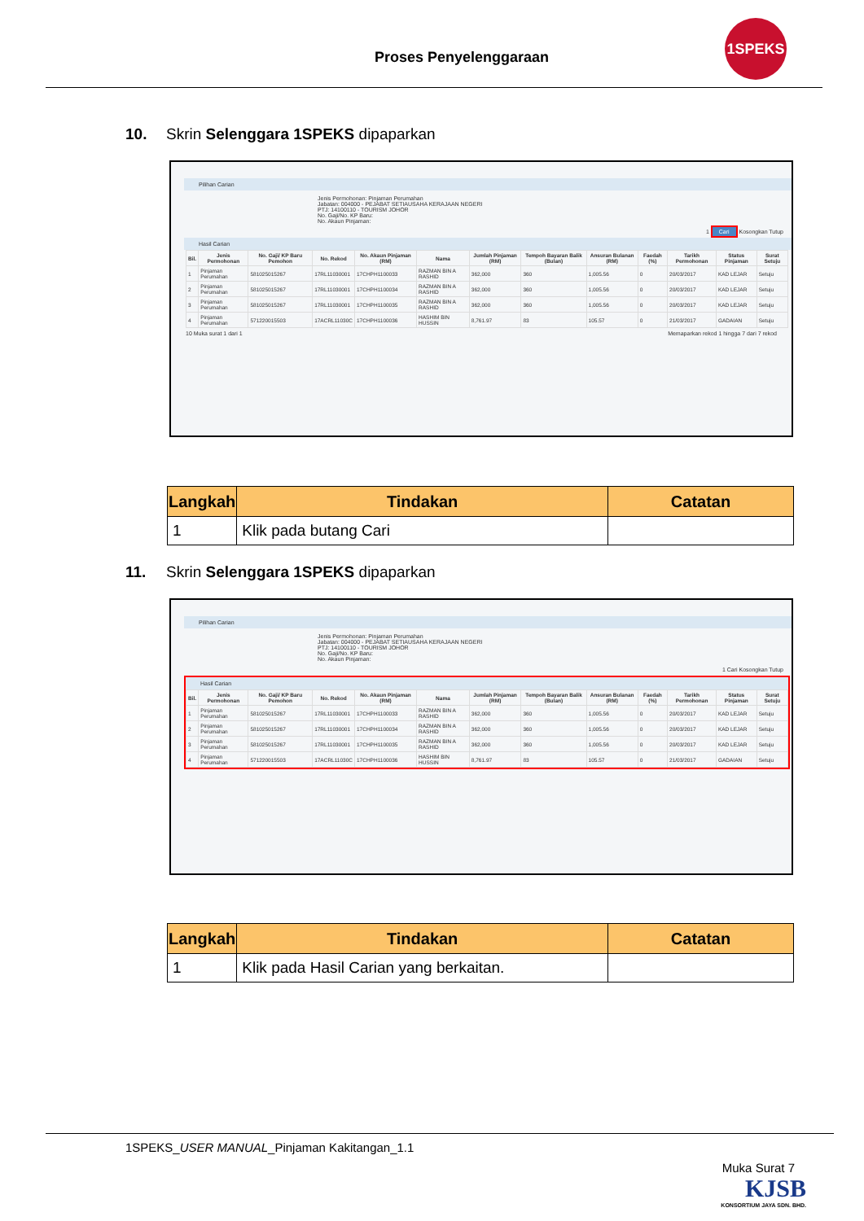Proses Penyelenggaraan
1SPEKS
10. Skrin Selenggara 1SPEKS dipaparkan
Pilihan Carian
Jenis Permohonan: Pinjaman Perumahan
Jabatan: 004000 - PEJABAT SETIAUSAHA KERAJAAN NEGERI
PTJ: 14100110 - TOURISM JOHOR
No. Gaji/No. KP Baru:
No. Akaun Pinjaman:
1 Cari Kosongkan Tutup
Hasil Carian
| Bil. | Jenis Permohonan | No. Gaji/ KP Baru Pemohon | No. Rekod | No. Akaun Pinjaman (RM) | Nama | Jumlah Pinjaman (RM) | Tempoh Bayaran Balik (Bulan) | Ansuran Bulanan (RM) | Faedah (%) | Tarikh Permohonan | Status Pinjaman | Surat Setuju |
| --- | --- | --- | --- | --- | --- | --- | --- | --- | --- | --- | --- | --- |
| 1 | Pinjaman Perumahan | 581025015267 | 17RL11030001 | 17CHPH1100033 | RAZMAN BIN A RASHID | 362,000 | 360 | 1,005.56 | 0 | 20/03/2017 | KAD LEJAR | Setuju |
| 2 | Pinjaman Perumahan | 581025015267 | 17RL11030001 | 17CHPH1100034 | RAZMAN BIN A RASHID | 362,000 | 360 | 1,005.56 | 0 | 20/03/2017 | KAD LEJAR | Setuju |
| 3 | Pinjaman Perumahan | 581025015267 | 17RL11030001 | 17CHPH1100035 | RAZMAN BIN A RASHID | 362,000 | 360 | 1,005.56 | 0 | 20/03/2017 | KAD LEJAR | Setuju |
| 4 | Pinjaman Perumahan | 571220015503 | 17ACRL11030C | 17CHPH1100036 | HASHIM BIN HUSSIN | 8,761.97 | 83 | 105.57 | 0 | 21/03/2017 | GADAIAN | Setuju |
10 Muka surat 1 dari 1 Memaparkan rekod 1 hingga 7 dari 7 rekod
| Langkah | Tindakan | Catatan |
| --- | --- | --- |
| 1 | Klik pada butang Cari | |
11. Skrin Selenggara 1SPEKS dipaparkan
Pilihan Carian
Jenis Permohonan: Pinjaman Perumahan
Jabatan: 004000 - PEJABAT SETIAUSAHA KERAJAAN NEGERI
PTJ: 14100110 - TOURISM JOHOR
No. Gaji/No. KP Baru:
No. Akaun Pinjaman:
1 Cari Kosongkan Tutup
Hasil Carian
| Bil. | Jenis Permohonan | No. Gaji/ KP Baru Pemohon | No. Rekod | No. Akaun Pinjaman (RM) | Nama | Jumlah Pinjaman (RM) | Tempoh Bayaran Balik (Bulan) | Ansuran Bulanan (RM) | Faedah (%) | Tarikh Permohonan | Status Pinjaman | Surat Setuju |
| --- | --- | --- | --- | --- | --- | --- | --- | --- | --- | --- | --- | --- |
| 1 | Pinjaman Perumahan | 581025015267 | 17RL11030001 | 17CHPH1100033 | RAZMAN BIN A RASHID | 362,000 | 360 | 1,005.56 | 0 | 20/03/2017 | KAD LEJAR | Setuju |
| 2 | Pinjaman Perumahan | 581025015267 | 17RL11030001 | 17CHPH1100034 | RAZMAN BIN A RASHID | 362,000 | 360 | 1,005.56 | 0 | 20/03/2017 | KAD LEJAR | Setuju |
| 3 | Pinjaman Perumahan | 581025015267 | 17RL11030001 | 17CHPH1100035 | RAZMAN BIN A RASHID | 362,000 | 360 | 1,005.56 | 0 | 20/03/2017 | KAD LEJAR | Setuju |
| 4 | Pinjaman Perumahan | 571220015503 | 17ACRL11030C | 17CHPH1100036 | HASHIM BIN HUSSIN | 8,761.97 | 83 | 105.57 | 0 | 21/03/2017 | GADAIAN | Setuju |
| Langkah | Tindakan | Catatan |
| --- | --- | --- |
| 1 | Klik pada Hasil Carian yang berkaitan. | |
1SPEKS_USER MANUAL_Pinjaman Kakitangan_1.1
Muka Surat 7
KJSB
KONSORTIUM JAYA SDN. BHD.